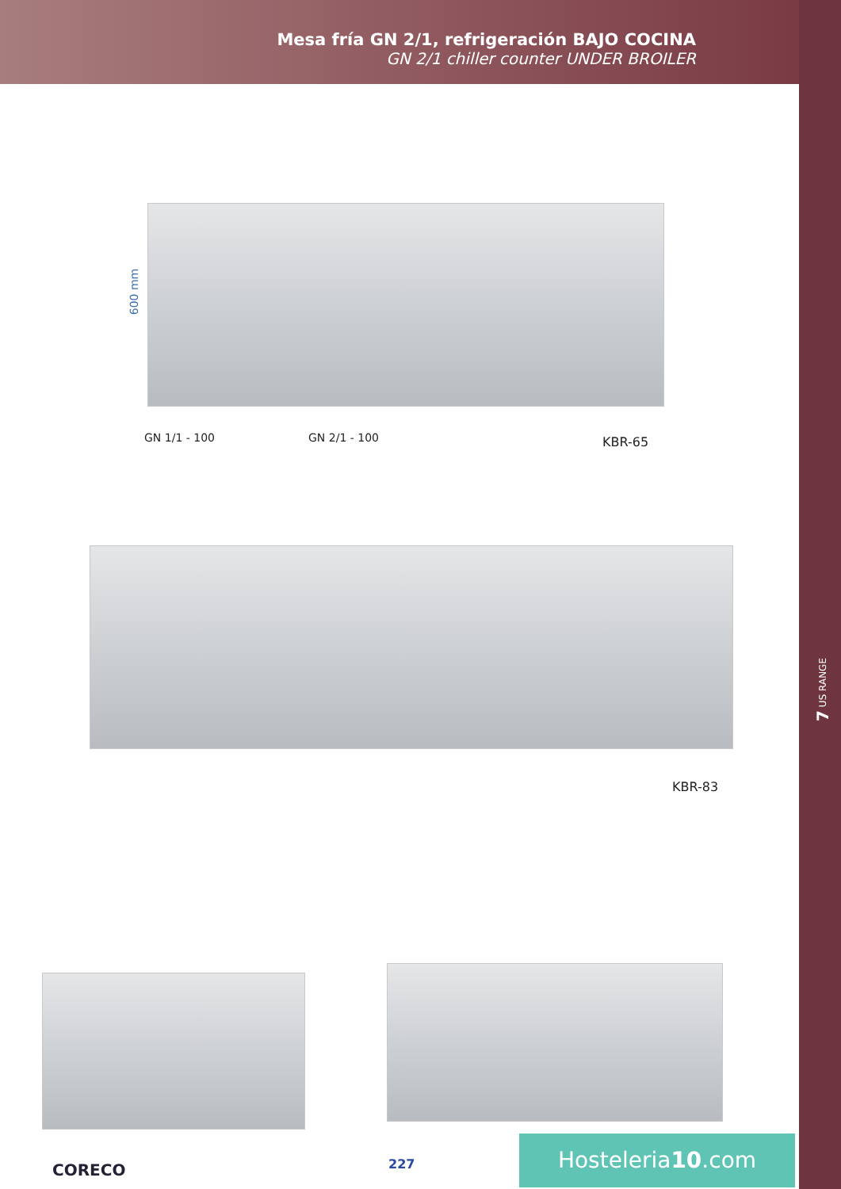Mesa fría GN 2/1, refrigeración BAJO COCINA
GN 2/1 chiller counter UNDER BROILER
7 US RANGE
600 mm
GN 1/1 - 100 GN 2/1 - 100 KBR-65
KBR-83
CORECO 227
Hosteleria10.com